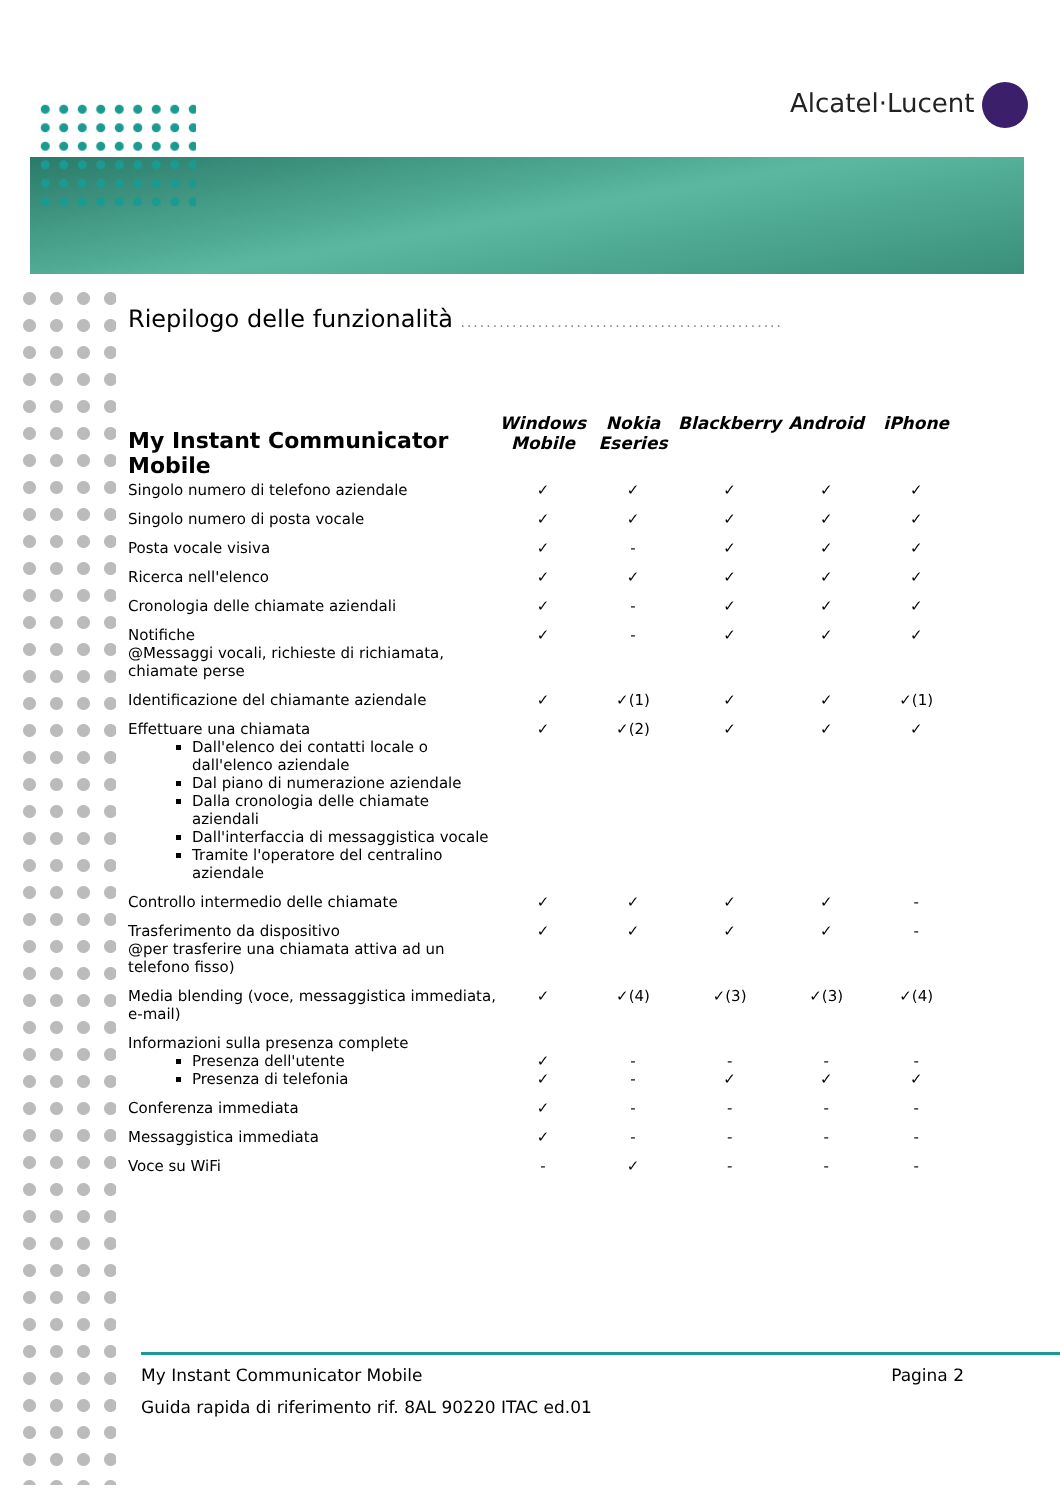Alcatel·Lucent
Riepilogo delle funzionalità ..................................................
| My Instant Communicator Mobile | Windows Mobile | Nokia Eseries | Blackberry | Android | iPhone |
| --- | --- | --- | --- | --- | --- |
| Singolo numero di telefono aziendale | ✓ | ✓ | ✓ | ✓ | ✓ |
| Singolo numero di posta vocale | ✓ | ✓ | ✓ | ✓ | ✓ |
| Posta vocale visiva | ✓ | - | ✓ | ✓ | ✓ |
| Ricerca nell'elenco | ✓ | ✓ | ✓ | ✓ | ✓ |
| Cronologia delle chiamate aziendali | ✓ | - | ✓ | ✓ | ✓ |
| Notifiche @Messaggi vocali, richieste di richiamata, chiamate perse | ✓ | - | ✓ | ✓ | ✓ |
| Identificazione del chiamante aziendale | ✓ | ✓(1) | ✓ | ✓ | ✓(1) |
| Effettuare una chiamata Dall'elenco dei contatti locale o dall'elenco aziendale Dal piano di numerazione aziendale Dalla cronologia delle chiamate aziendali Dall'interfaccia di messaggistica vocale Tramite l'operatore del centralino aziendale | ✓ | ✓(2) | ✓ | ✓ | ✓ |
| Controllo intermedio delle chiamate | ✓ | ✓ | ✓ | ✓ | - |
| Trasferimento da dispositivo @per trasferire una chiamata attiva ad un telefono fisso) | ✓ | ✓ | ✓ | ✓ | - |
| Media blending (voce, messaggistica immediata, e-mail) | ✓ | ✓(4) | ✓(3) | ✓(3) | ✓(4) |
| Informazioni sulla presenza complete Presenza dell'utente Presenza di telefonia | ✓ ✓ | - - | - ✓ | - ✓ | - ✓ |
| Conferenza immediata | ✓ | - | - | - | - |
| Messaggistica immediata | ✓ | - | - | - | - |
| Voce su WiFi | - | ✓ | - | - | - |
My Instant Communicator Mobile Pagina 2
Guida rapida di riferimento rif. 8AL 90220 ITAC ed.01